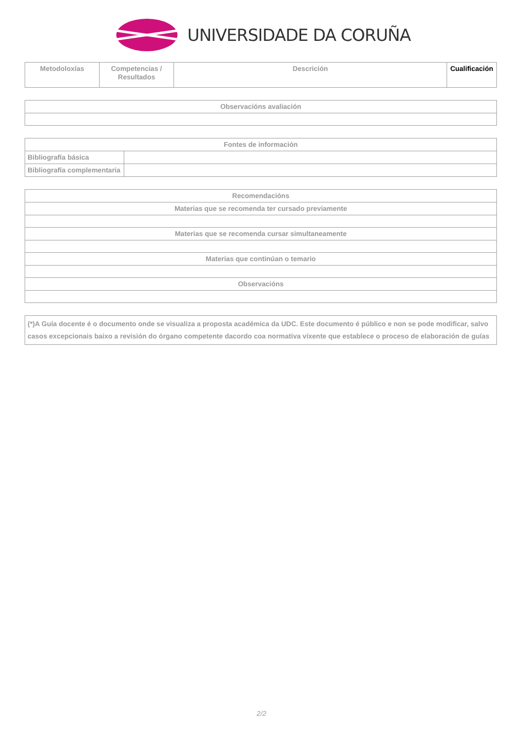UNIVERSIDADE DA CORUÑA
| Metodoloxías | Competencias / Resultados | Descrición | Cualificación |
| --- | --- | --- | --- |
| Observacións avaliación |
| --- |
| Fontes de información | |
| --- | --- |
| Bibliografía básica | |
| Bibliografía complementaria | |
| Recomendacións |
| --- |
| Materias que se recomenda ter cursado previamente |
| Materias que se recomenda cursar simultaneamente |
| Materias que continúan o temario |
| Observacións |
| (*)A Guía docente é o documento onde se visualiza a proposta académica da UDC. Este documento é público e non se pode modificar, salvo casos excepcionais baixo a revisión do órgano competente dacordo coa normativa vixente que establece o proceso de elaboración de guías |
2/2